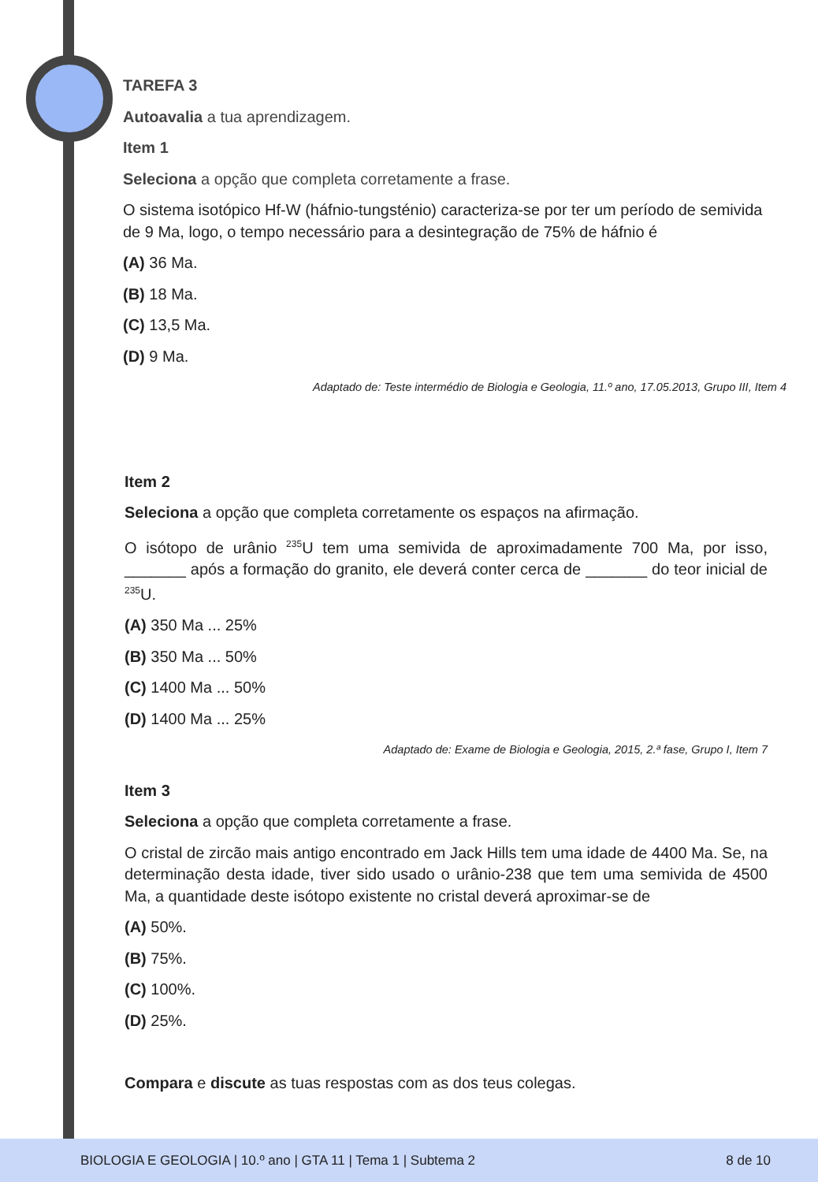TAREFA 3
Autoavalia a tua aprendizagem.
Item 1
Seleciona a opção que completa corretamente a frase.
O sistema isotópico Hf-W (háfnio-tungsténio) caracteriza-se por ter um período de semivida de 9 Ma, logo, o tempo necessário para a desintegração de 75% de háfnio é
(A) 36 Ma.
(B) 18 Ma.
(C) 13,5 Ma.
(D) 9 Ma.
Adaptado de: Teste intermédio de Biologia e Geologia, 11.º ano, 17.05.2013, Grupo III, Item 4
Item 2
Seleciona a opção que completa corretamente os espaços na afirmação.
O isótopo de urânio <sup>235</sup>U tem uma semivida de aproximadamente 700 Ma, por isso, _______ após a formação do granito, ele deverá conter cerca de _______ do teor inicial de <sup>235</sup>U.
(A) 350 Ma ... 25%
(B) 350 Ma ... 50%
(C) 1400 Ma ... 50%
(D) 1400 Ma ... 25%
Adaptado de: Exame de Biologia e Geologia, 2015, 2.ª fase, Grupo I, Item 7
Item 3
Seleciona a opção que completa corretamente a frase.
O cristal de zircão mais antigo encontrado em Jack Hills tem uma idade de 4400 Ma. Se, na determinação desta idade, tiver sido usado o urânio-238 que tem uma semivida de 4500 Ma, a quantidade deste isótopo existente no cristal deverá aproximar-se de
(A) 50%.
(B) 75%.
(C) 100%.
(D) 25%.
Compara e discute as tuas respostas com as dos teus colegas.
BIOLOGIA E GEOLOGIA | 10.º ano | GTA 11 | Tema 1 | Subtema 2 8 de 10